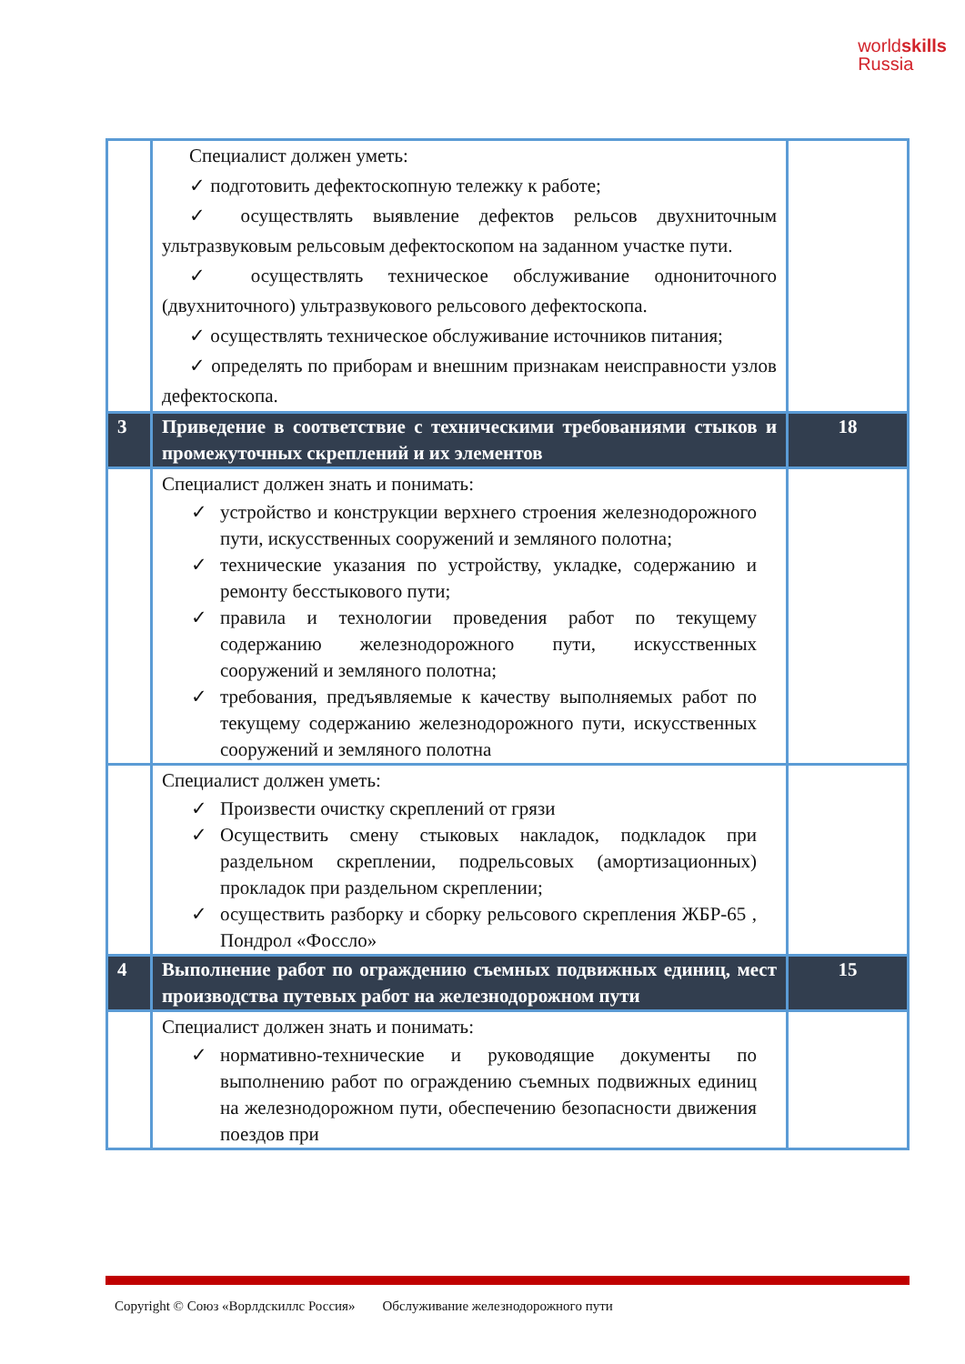worldskills
Russia
| | Специалист должен уметь: ✓ подготовить дефектоскопную тележку к работе; ✓ осуществлять выявление дефектов рельсов двухниточным ультразвуковым рельсовым дефектоскопом на заданном участке пути. ✓ осуществлять техническое обслуживание однониточного (двухниточного) ультразвукового рельсового дефектоскопа. ✓ осуществлять техническое обслуживание источников питания; ✓ определять по приборам и внешним признакам неисправности узлов дефектоскопа. | |
| 3 | Приведение в соответствие с техническими требованиями стыков и промежуточных скреплений и их элементов | 18 |
| | Специалист должен знать и понимать: ✓ устройство и конструкции верхнего строения железнодорожного пути, искусственных сооружений и земляного полотна; ✓ технические указания по устройству, укладке, содержанию и ремонту бесстыкового пути; ✓ правила и технологии проведения работ по текущему содержанию железнодорожного пути, искусственных сооружений и земляного полотна; ✓ требования, предъявляемые к качеству выполняемых работ по текущему содержанию железнодорожного пути, искусственных сооружений и земляного полотна | |
| | Специалист должен уметь: ✓ Произвести очистку скреплений от грязи ✓ Осуществить смену стыковых накладок, подкладок при раздельном скреплении, подрельсовых (амортизационных) прокладок при раздельном скреплении; ✓ осуществить разборку и сборку рельсового скрепления ЖБР-65 , Пондрол «Фоссло» | |
| 4 | Выполнение работ по ограждению съемных подвижных единиц, мест производства путевых работ на железнодорожном пути | 15 |
| | Специалист должен знать и понимать: ✓ нормативно-технические и руководящие документы по выполнению работ по ограждению съемных подвижных единиц на железнодорожном пути, обеспечению безопасности движения поездов при | |
Copyright © Союз «Ворлдскиллс Россия» Обслуживание железнодорожного пути